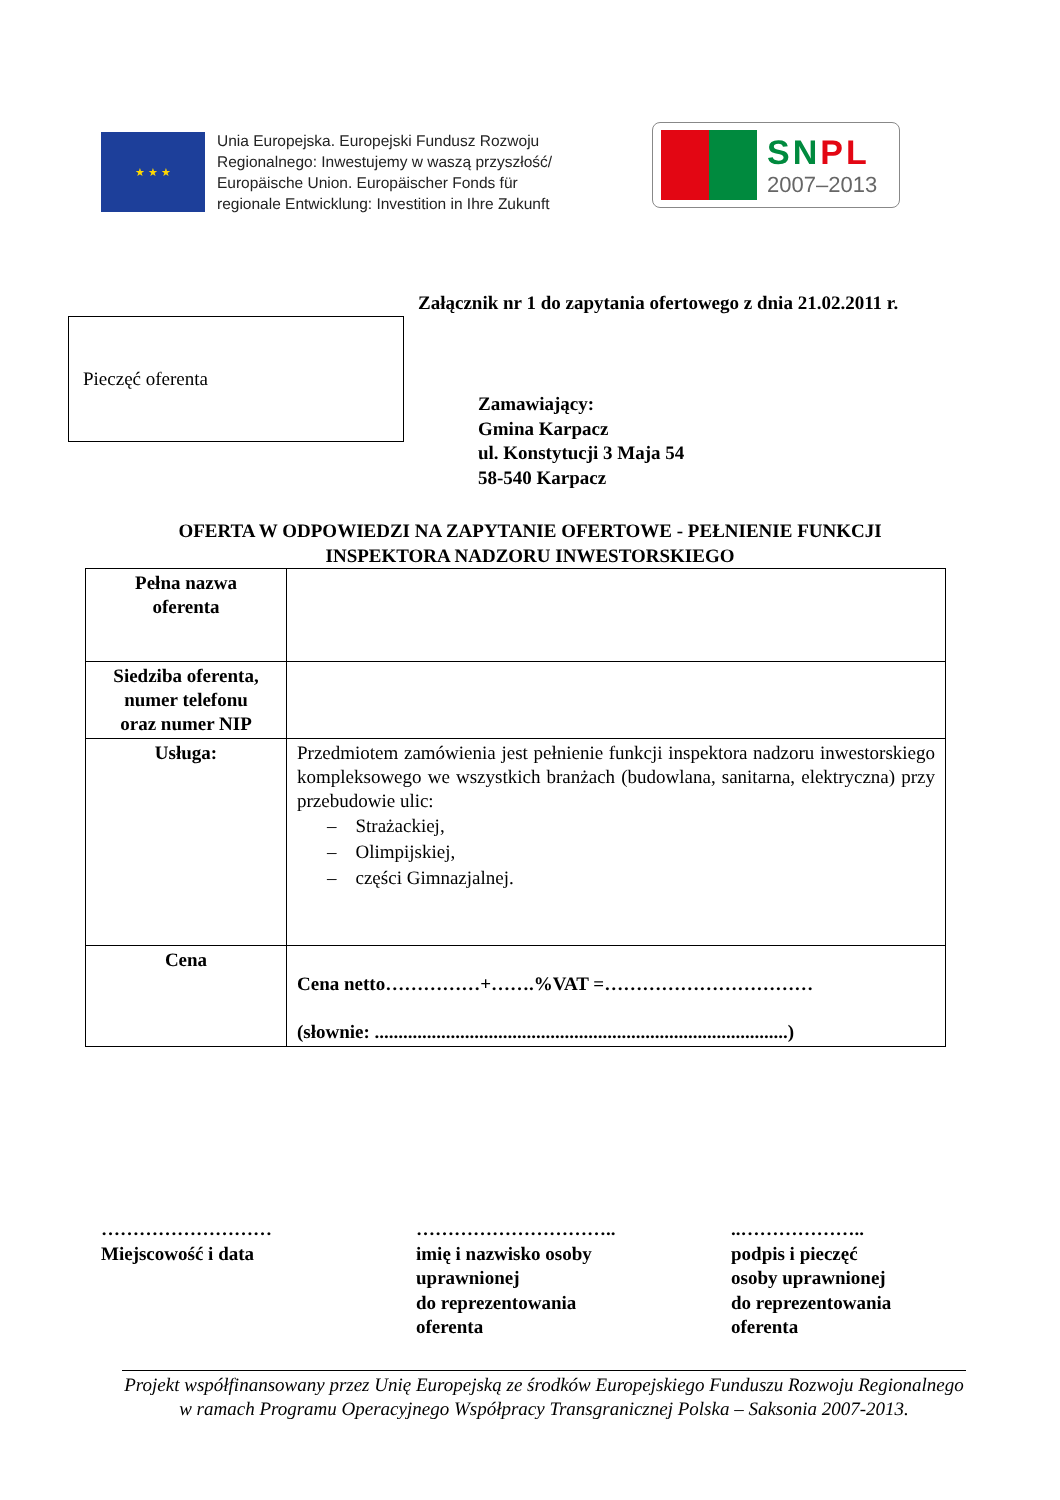★ ★ ★
Unia Europejska. Europejski Fundusz Rozwoju
Regionalnego: Inwestujemy w waszą przyszłość/
Europäische Union. Europäischer Fonds für
regionale Entwicklung: Investition in Ihre Zukunft
SNPL
2007–2013
Załącznik nr 1 do zapytania ofertowego z dnia 21.02.2011 r.
Pieczęć oferenta
Zamawiający:
Gmina Karpacz
ul. Konstytucji 3 Maja 54
58-540 Karpacz
OFERTA W ODPOWIEDZI NA ZAPYTANIE OFERTOWE - PEŁNIENIE FUNKCJI
INSPEKTORA NADZORU INWESTORSKIEGO
| Pełna nazwa oferenta | |
| Siedziba oferenta, numer telefonu oraz numer NIP | |
| Usługa: | Przedmiotem zamówienia jest pełnienie funkcji inspektora nadzoru inwestorskiego kompleksowego we wszystkich branżach (budowlana, sanitarna, elektryczna) przy przebudowie ulic: – Strażackiej, – Olimpijskiej, – części Gimnazjalnej. |
| Cena | Cena netto……………+…….%VAT =…………………………… (słownie: .......................................................................................) |
………………………
Miejscowość i data
…………………………..
imię i nazwisko osoby
uprawnionej
do reprezentowania
oferenta
..………………..
podpis i pieczęć
osoby uprawnionej
do reprezentowania
oferenta
Projekt współfinansowany przez Unię Europejską ze środków Europejskiego Funduszu Rozwoju Regionalnego w ramach Programu Operacyjnego Współpracy Transgranicznej Polska – Saksonia 2007-2013.